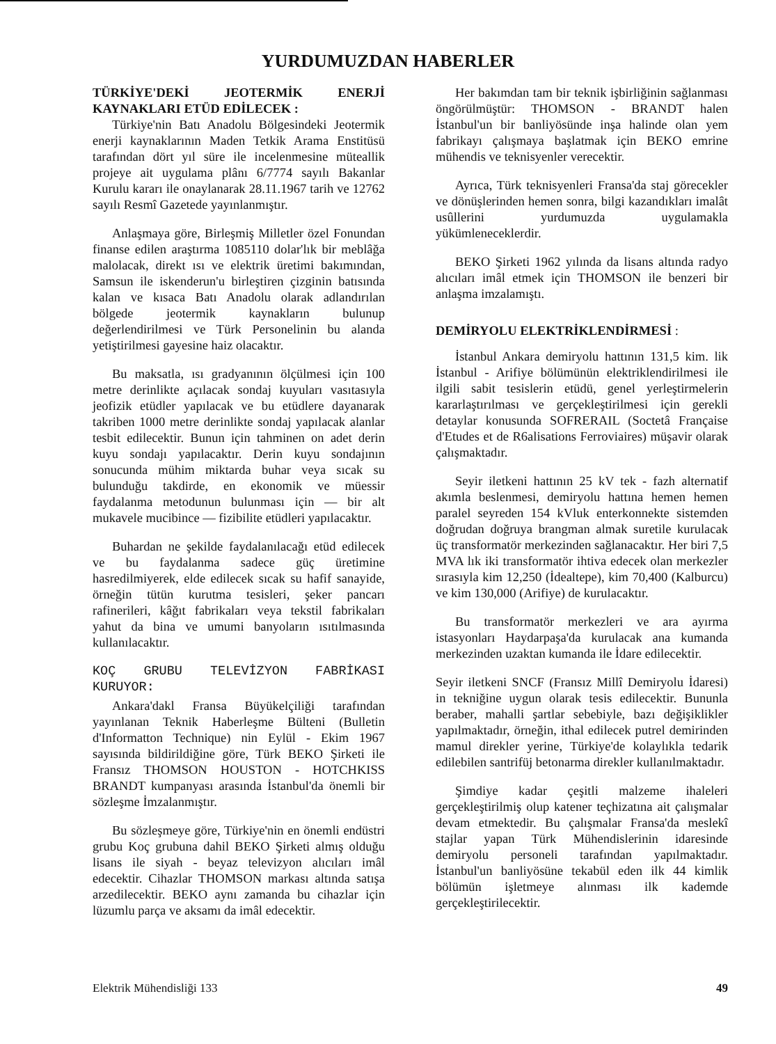YURDUMUZDAN HABERLER
TÜRKİYE'DEKİ JEOTERMİK ENERJİ KAYNAKLARI ETÜD EDİLECEK :
Türkiye'nin Batı Anadolu Bölgesindeki Jeotermik enerji kaynaklarının Maden Tetkik Arama Enstitüsü tarafından dört yıl süre ile incelenmesine müteallik projeye ait uygulama plânı 6/7774 sayılı Bakanlar Kurulu kararı ile onaylanarak 28.11.1967 tarih ve 12762 sayılı Resmî Gazetede yayınlanmıştır.
Anlaşmaya göre, Birleşmiş Milletler özel Fonundan finanse edilen araştırma 1085110 dolar'lık bir meblâğa malolacak, direkt ısı ve elektrik üretimi bakımından, Samsun ile iskenderun'u birleştiren çizginin batısında kalan ve kısaca Batı Anadolu olarak adlandırılan bölgede jeotermik kaynakların bulunup değerlendirilmesi ve Türk Personelinin bu alanda yetiştirilmesi gayesine haiz olacaktır.
Bu maksatla, ısı gradyanının ölçülmesi için 100 metre derinlikte açılacak sondaj kuyuları vasıtasıyla jeofizik etüdler yapılacak ve bu etüdlere dayanarak takriben 1000 metre derinlikte sondaj yapılacak alanlar tesbit edilecektir. Bunun için tahminen on adet derin kuyu sondajı yapılacaktır. Derin kuyu sondajının sonucunda mühim miktarda buhar veya sıcak su bulunduğu takdirde, en ekonomik ve müessir faydalanma metodunun bulunması için — bir alt mukavele mucibince — fizibilite etüdleri yapılacaktır.
Buhardan ne şekilde faydalanılacağı etüd edilecek ve bu faydalanma sadece güç üretimine hasredilmiyerek, elde edilecek sıcak su hafif sanayide, örneğin tütün kurutma tesisleri, şeker pancarı rafinerileri, kâğıt fabrikaları veya tekstil fabrikaları yahut da bina ve umumi banyoların ısıtılmasında kullanılacaktır.
KOÇ GRUBU TELEVİZYON FABRİKASI KURUYOR:
Ankara'dakl Fransa Büyükelçiliği tarafından yayınlanan Teknik Haberleşme Bülteni (Bulletin d'Informatton Technique) nin Eylül - Ekim 1967 sayısında bildirildiğine göre, Türk BEKO Şirketi ile Fransız THOMSON HOUSTON - HOTCHKISS BRANDT kumpanyası arasında İstanbul'da önemli bir sözleşme İmzalanmıştır.
Bu sözleşmeye göre, Türkiye'nin en önemli endüstri grubu Koç grubuna dahil BEKO Şirketi almış olduğu lisans ile siyah - beyaz televizyon alıcıları imâl edecektir. Cihazlar THOMSON markası altında satışa arzedilecektir. BEKO aynı zamanda bu cihazlar için lüzumlu parça ve aksamı da imâl edecektir.
Her bakımdan tam bir teknik işbirliğinin sağlanması öngörülmüştür: THOMSON - BRANDT halen İstanbul'un bir banliyösünde inşa halinde olan yem fabrikayı çalışmaya başlatmak için BEKO emrine mühendis ve teknisyenler verecektir.
Ayrıca, Türk teknisyenleri Fransa'da staj görecekler ve dönüşlerinden hemen sonra, bilgi kazandıkları imalât usûllerini yurdumuzda uygulamakla yükümleneceklerdir.
BEKO Şirketi 1962 yılında da lisans altında radyo alıcıları imâl etmek için THOMSON ile benzeri bir anlaşma imzalamıştı.
DEMİRYOLU ELEKTRİKLENDİRMESİ :
İstanbul Ankara demiryolu hattının 131,5 kim. lik İstanbul - Arifiye bölümünün elektriklendirilmesi ile ilgili sabit tesislerin etüdü, genel yerleştirmelerin kararlaştırılması ve gerçekleştirilmesi için gerekli detaylar konusunda SOFRERAIL (Soctetâ Française d'Etudes et de R6alisations Ferroviaires) müşavir olarak çalışmaktadır.
Seyir iletkeni hattının 25 kV tek - fazh alternatif akımla beslenmesi, demiryolu hattına hemen hemen paralel seyreden 154 kVluk enterkonnekte sistemden doğrudan doğruya brangman almak suretile kurulacak üç transformatör merkezinden sağlanacaktır. Her biri 7,5 MVA lık iki transformatör ihtiva edecek olan merkezler sırasıyla kim 12,250 (İdealtepe), kim 70,400 (Kalburcu) ve kim 130,000 (Arifiye) de kurulacaktır.
Bu transformatör merkezleri ve ara ayırma istasyonları Haydarpaşa'da kurulacak ana kumanda merkezinden uzaktan kumanda ile İdare edilecektir.
Seyir iletkeni SNCF (Fransız Millî Demiryolu İdaresi) in tekniğine uygun olarak tesis edilecektir. Bununla beraber, mahalli şartlar sebebiyle, bazı değişiklikler yapılmaktadır, örneğin, ithal edilecek putrel demirinden mamul direkler yerine, Türkiye'de kolaylıkla tedarik edilebilen santrifüj betonarma direkler kullanılmaktadır.
Şimdiye kadar çeşitli malzeme ihaleleri gerçekleştirilmiş olup katener teçhizatına ait çalışmalar devam etmektedir. Bu çalışmalar Fransa'da meslekî stajlar yapan Türk Mühendislerinin idaresinde demiryolu personeli tarafından yapılmaktadır. İstanbul'un banliyösüne tekabül eden ilk 44 kimlik bölümün işletmeye alınması ilk kademde gerçekleştirilecektir.
Elektrik Mühendisliği 133 49